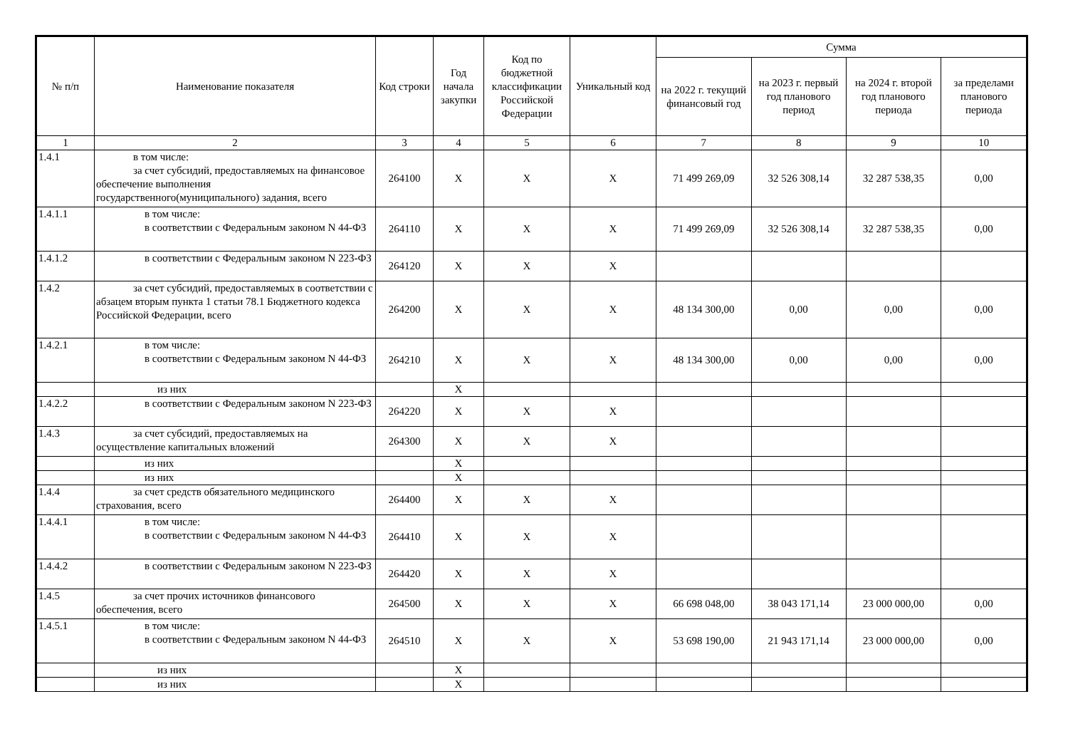| № п/п | Наименование показателя | Код строки | Год начала закупки | Код по бюджетной классификации Российской Федерации | Уникальный код | Сумма | | | |
| --- | --- | --- | --- | --- | --- | --- | --- | --- | --- |
| | | | | | | на 2022 г. текущий финансовый год | на 2023 г. первый год планового период | на 2024 г. второй год планового периода | за пределами планового периода |
| 1 | 2 | 3 | 4 | 5 | 6 | 7 | 8 | 9 | 10 |
| 1.4.1 | в том числе: за счет субсидий, предоставляемых на финансовое обеспечение выполнения государственного(муниципального) задания, всего | 264100 | X | X | X | 71 499 269,09 | 32 526 308,14 | 32 287 538,35 | 0,00 |
| 1.4.1.1 | в том числе: в соответствии с Федеральным законом N 44- ФЗ | 264110 | X | X | X | 71 499 269,09 | 32 526 308,14 | 32 287 538,35 | 0,00 |
| 1.4.1.2 | в соответствии с Федеральным законом N 223-ФЗ | 264120 | X | X | X | | | | |
| 1.4.2 | за счет субсидий, предоставляемых в соответствии с абзацем вторым пункта 1 статьи 78.1 Бюджетного кодекса Российской Федерации, всего | 264200 | X | X | X | 48 134 300,00 | 0,00 | 0,00 | 0,00 |
| 1.4.2.1 | в том числе: в соответствии с Федеральным законом N 44- ФЗ | 264210 | X | X | X | 48 134 300,00 | 0,00 | 0,00 | 0,00 |
| | из них | | X | | | | | | |
| 1.4.2.2 | в соответствии с Федеральным законом N 223-ФЗ | 264220 | X | X | X | | | | |
| 1.4.3 | за счет субсидий, предоставляемых на осуществление капитальных вложений | 264300 | X | X | X | | | | |
| | из них | | X | | | | | | |
| | из них | | X | | | | | | |
| 1.4.4 | за счет средств обязательного медицинского страхования, всего | 264400 | X | X | X | | | | |
| 1.4.4.1 | в том числе: в соответствии с Федеральным законом N 44- ФЗ | 264410 | X | X | X | | | | |
| 1.4.4.2 | в соответствии с Федеральным законом N 223-ФЗ | 264420 | X | X | X | | | | |
| 1.4.5 | за счет прочих источников финансового обеспечения, всего | 264500 | X | X | X | 66 698 048,00 | 38 043 171,14 | 23 000 000,00 | 0,00 |
| 1.4.5.1 | в том числе: в соответствии с Федеральным законом N 44- ФЗ | 264510 | X | X | X | 53 698 190,00 | 21 943 171,14 | 23 000 000,00 | 0,00 |
| | из них | | X | | | | | | |
| | из них | | X | | | | | | |